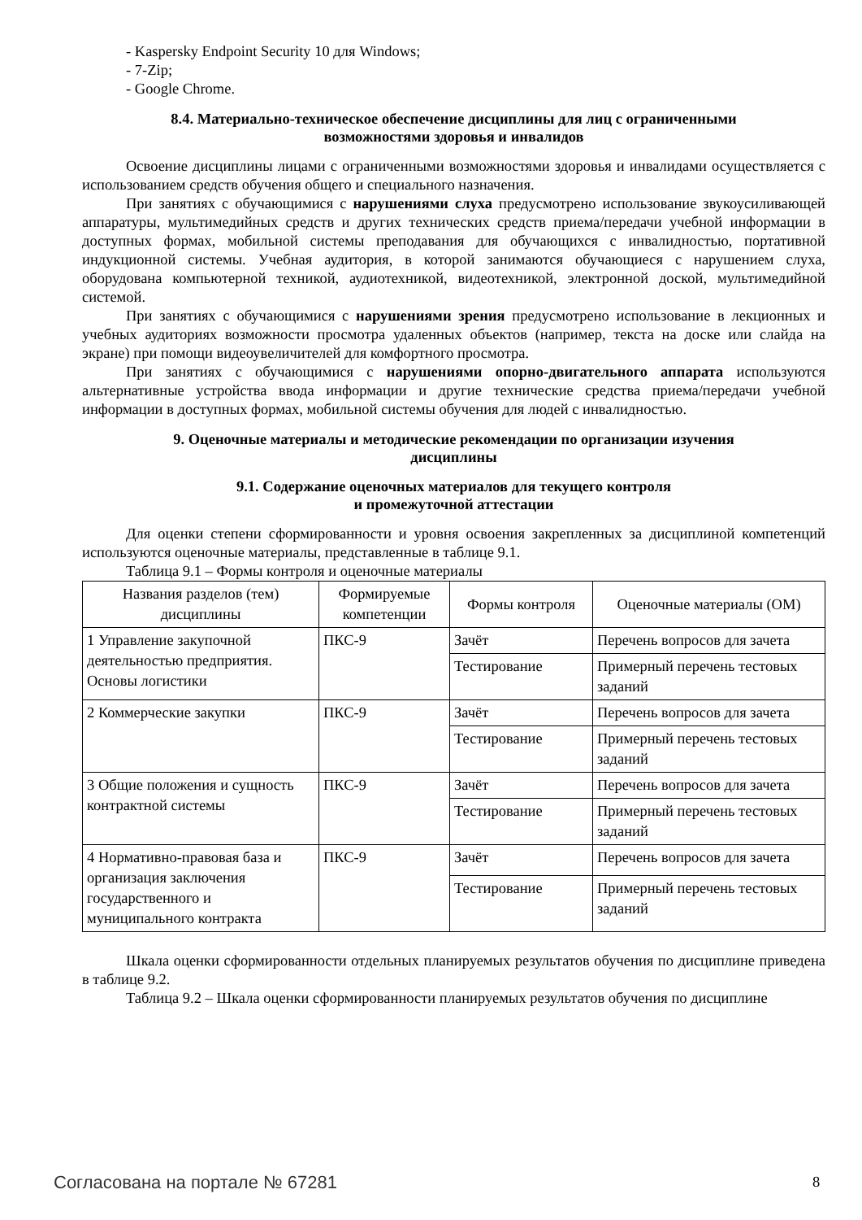- Kaspersky Endpoint Security 10 для Windows;
- 7-Zip;
- Google Chrome.
8.4. Материально-техническое обеспечение дисциплины для лиц с ограниченными
возможностями здоровья и инвалидов
Освоение дисциплины лицами с ограниченными возможностями здоровья и инвалидами осуществляется с использованием средств обучения общего и специального назначения.
При занятиях с обучающимися с нарушениями слуха предусмотрено использование звукоусиливающей аппаратуры, мультимедийных средств и других технических средств приема/передачи учебной информации в доступных формах, мобильной системы преподавания для обучающихся с инвалидностью, портативной индукционной системы. Учебная аудитория, в которой занимаются обучающиеся с нарушением слуха, оборудована компьютерной техникой, аудиотехникой, видеотехникой, электронной доской, мультимедийной системой.
При занятиях с обучающимися с нарушениями зрения предусмотрено использование в лекционных и учебных аудиториях возможности просмотра удаленных объектов (например, текста на доске или слайда на экране) при помощи видеоувеличителей для комфортного просмотра.
При занятиях с обучающимися с нарушениями опорно-двигательного аппарата используются альтернативные устройства ввода информации и другие технические средства приема/передачи учебной информации в доступных формах, мобильной системы обучения для людей с инвалидностью.
9. Оценочные материалы и методические рекомендации по организации изучения
дисциплины
9.1. Содержание оценочных материалов для текущего контроля
и промежуточной аттестации
Для оценки степени сформированности и уровня освоения закрепленных за дисциплиной компетенций используются оценочные материалы, представленные в таблице 9.1.
Таблица 9.1 – Формы контроля и оценочные материалы
| Названия разделов (тем) дисциплины | Формируемые компетенции | Формы контроля | Оценочные материалы (ОМ) |
| --- | --- | --- | --- |
| 1 Управление закупочной деятельностью предприятия. Основы логистики | ПКС-9 | Зачёт | Перечень вопросов для зачета |
| | | Тестирование | Примерный перечень тестовых заданий |
| 2 Коммерческие закупки | ПКС-9 | Зачёт | Перечень вопросов для зачета |
| | | Тестирование | Примерный перечень тестовых заданий |
| 3 Общие положения и сущность контрактной системы | ПКС-9 | Зачёт | Перечень вопросов для зачета |
| | | Тестирование | Примерный перечень тестовых заданий |
| 4 Нормативно-правовая база и организация заключения государственного и муниципального контракта | ПКС-9 | Зачёт | Перечень вопросов для зачета |
| | | Тестирование | Примерный перечень тестовых заданий |
Шкала оценки сформированности отдельных планируемых результатов обучения по дисциплине приведена в таблице 9.2.
Таблица 9.2 – Шкала оценки сформированности планируемых результатов обучения по дисциплине
Согласована на портале № 67281 8